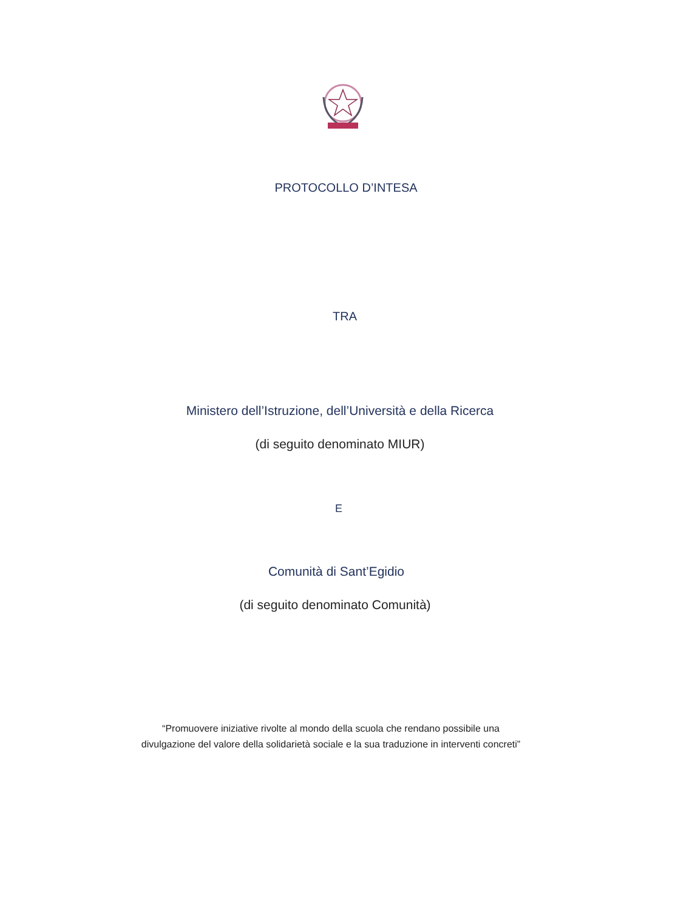PROTOCOLLO D’INTESA
TRA
Ministero dell’Istruzione, dell’Università e della Ricerca
(di seguito denominato MIUR)
E
Comunità di Sant’Egidio
(di seguito denominato Comunità)
“Promuovere iniziative rivolte al mondo della scuola che rendano possibile una divulgazione del valore della solidarietà sociale e la sua traduzione in interventi concreti”